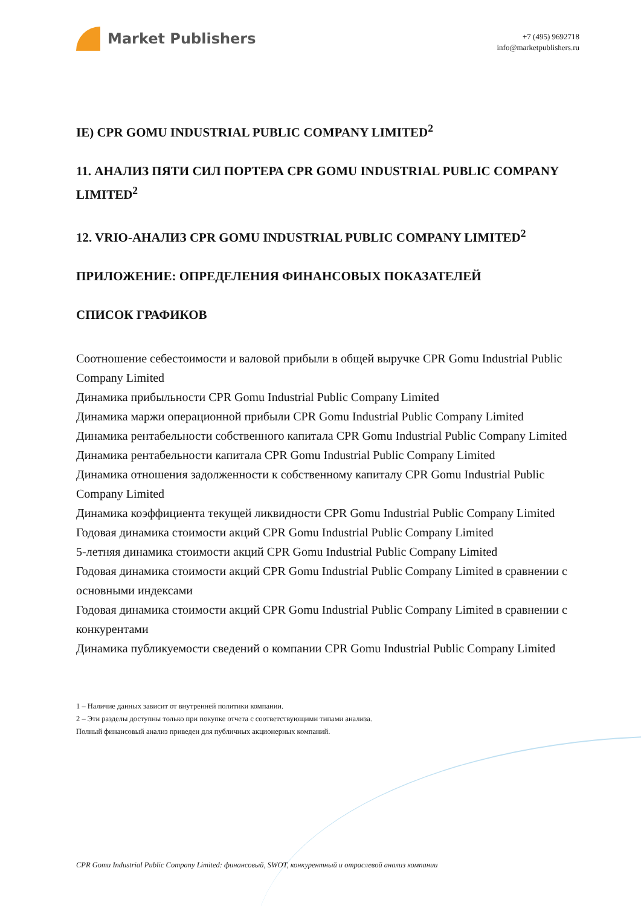Market Publishers
+7 (495) 9692718
info@marketpublishers.ru
IE) CPR GOMU INDUSTRIAL PUBLIC COMPANY LIMITED<sup>2</sup>
11. АНАЛИЗ ПЯТИ СИЛ ПОРТЕРА CPR GOMU INDUSTRIAL PUBLIC COMPANY LIMITED<sup>2</sup>
12. VRIO-АНАЛИЗ CPR GOMU INDUSTRIAL PUBLIC COMPANY LIMITED<sup>2</sup>
ПРИЛОЖЕНИЕ: ОПРЕДЕЛЕНИЯ ФИНАНСОВЫХ ПОКАЗАТЕЛЕЙ
СПИСОК ГРАФИКОВ
Соотношение себестоимости и валовой прибыли в общей выручке CPR Gomu Industrial Public Company Limited
Динамика прибыльности CPR Gomu Industrial Public Company Limited
Динамика маржи операционной прибыли CPR Gomu Industrial Public Company Limited
Динамика рентабельности собственного капитала CPR Gomu Industrial Public Company Limited
Динамика рентабельности капитала CPR Gomu Industrial Public Company Limited
Динамика отношения задолженности к собственному капиталу CPR Gomu Industrial Public Company Limited
Динамика коэффициента текущей ликвидности CPR Gomu Industrial Public Company Limited
Годовая динамика стоимости акций CPR Gomu Industrial Public Company Limited
5-летняя динамика стоимости акций CPR Gomu Industrial Public Company Limited
Годовая динамика стоимости акций CPR Gomu Industrial Public Company Limited в сравнении с основными индексами
Годовая динамика стоимости акций CPR Gomu Industrial Public Company Limited в сравнении с конкурентами
Динамика публикуемости сведений о компании CPR Gomu Industrial Public Company Limited
1 – Наличие данных зависит от внутренней политики компании.
2 – Эти разделы доступны только при покупке отчета с соответствующими типами анализа.
Полный финансовый анализ приведен для публичных акционерных компаний.
CPR Gomu Industrial Public Company Limited: финансовый, SWOT, конкурентный и отраслевой анализ компании